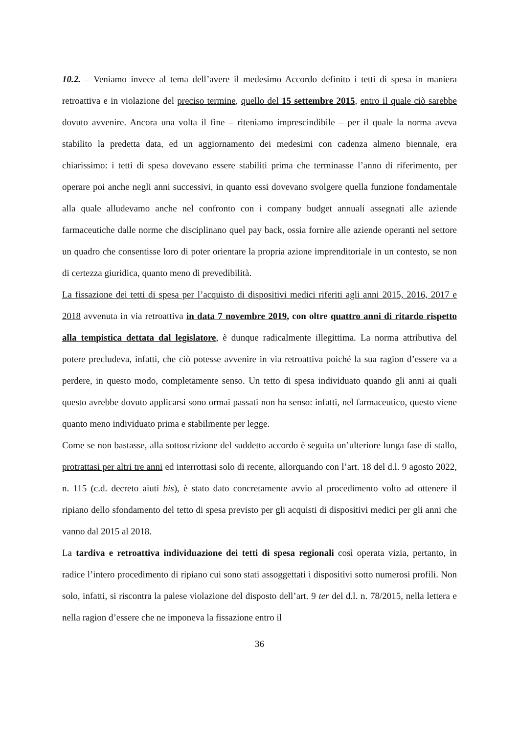10.2. – Veniamo invece al tema dell’avere il medesimo Accordo definito i tetti di spesa in maniera retroattiva e in violazione del preciso termine, quello del 15 settembre 2015, entro il quale ciò sarebbe dovuto avvenire. Ancora una volta il fine – riteniamo imprescindibile – per il quale la norma aveva stabilito la predetta data, ed un aggiornamento dei medesimi con cadenza almeno biennale, era chiarissimo: i tetti di spesa dovevano essere stabiliti prima che terminasse l’anno di riferimento, per operare poi anche negli anni successivi, in quanto essi dovevano svolgere quella funzione fondamentale alla quale alludevamo anche nel confronto con i company budget annuali assegnati alle aziende farmaceutiche dalle norme che disciplinano quel pay back, ossia fornire alle aziende operanti nel settore un quadro che consentisse loro di poter orientare la propria azione imprenditoriale in un contesto, se non di certezza giuridica, quanto meno di prevedibilità.
La fissazione dei tetti di spesa per l’acquisto di dispositivi medici riferiti agli anni 2015, 2016, 2017 e 2018 avvenuta in via retroattiva in data 7 novembre 2019, con oltre quattro anni di ritardo rispetto alla tempistica dettata dal legislatore, è dunque radicalmente illegittima. La norma attributiva del potere precludeva, infatti, che ciò potesse avvenire in via retroattiva poiché la sua ragion d’essere va a perdere, in questo modo, completamente senso. Un tetto di spesa individuato quando gli anni ai quali questo avrebbe dovuto applicarsi sono ormai passati non ha senso: infatti, nel farmaceutico, questo viene quanto meno individuato prima e stabilmente per legge.
Come se non bastasse, alla sottoscrizione del suddetto accordo è seguita un’ulteriore lunga fase di stallo, protrattasi per altri tre anni ed interrottasi solo di recente, allorquando con l’art. 18 del d.l. 9 agosto 2022, n. 115 (c.d. decreto aiuti bis), è stato dato concretamente avvio al procedimento volto ad ottenere il ripiano dello sfondamento del tetto di spesa previsto per gli acquisti di dispositivi medici per gli anni che vanno dal 2015 al 2018.
La tardiva e retroattiva individuazione dei tetti di spesa regionali così operata vizia, pertanto, in radice l’intero procedimento di ripiano cui sono stati assoggettati i dispositivi sotto numerosi profili. Non solo, infatti, si riscontra la palese violazione del disposto dell’art. 9 ter del d.l. n. 78/2015, nella lettera e nella ragion d’essere che ne imponeva la fissazione entro il
36